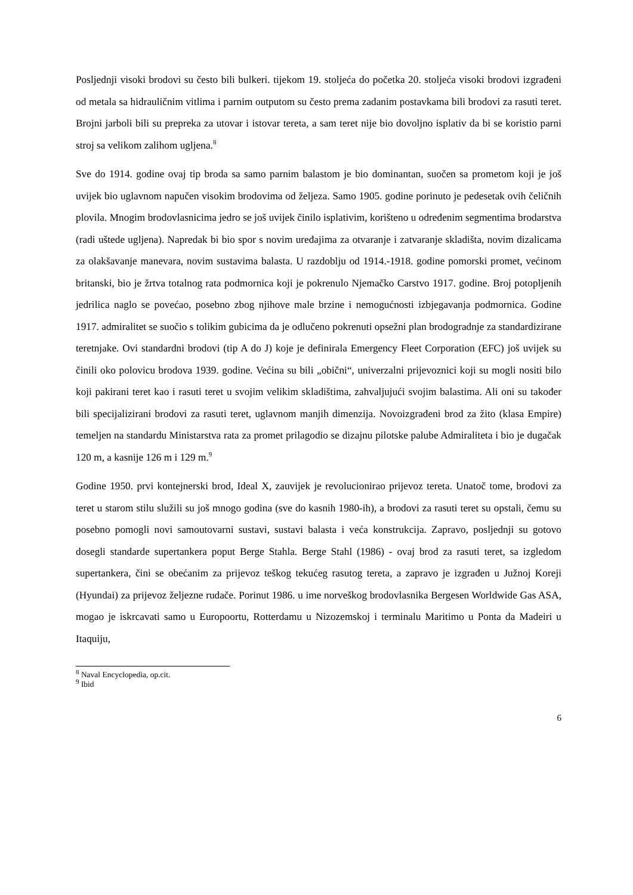Posljednji visoki brodovi su često bili bulkeri. tijekom 19. stoljeća do početka 20. stoljeća visoki brodovi izgrađeni od metala sa hidrauličnim vitlima i parnim outputom su često prema zadanim postavkama bili brodovi za rasuti teret. Brojni jarboli bili su prepreka za utovar i istovar tereta, a sam teret nije bio dovoljno isplativ da bi se koristio parni stroj sa velikom zalihom ugljena.<sup>8</sup>
Sve do 1914. godine ovaj tip broda sa samo parnim balastom je bio dominantan, suočen sa prometom koji je još uvijek bio uglavnom napučen visokim brodovima od željeza. Samo 1905. godine porinuto je pedesetak ovih čeličnih plovila. Mnogim brodovlasnicima jedro se još uvijek činilo isplativim, korišteno u određenim segmentima brodarstva (radi uštede ugljena). Napredak bi bio spor s novim uređajima za otvaranje i zatvaranje skladišta, novim dizalicama za olakšavanje manevara, novim sustavima balasta. U razdoblju od 1914.-1918. godine pomorski promet, većinom britanski, bio je žrtva totalnog rata podmornica koji je pokrenulo Njemačko Carstvo 1917. godine. Broj potopljenih jedrilica naglo se povećao, posebno zbog njihove male brzine i nemogućnosti izbjegavanja podmornica. Godine 1917. admiralitet se suočio s tolikim gubicima da je odlučeno pokrenuti opsežni plan brodogradnje za standardizirane teretnjake. Ovi standardni brodovi (tip A do J) koje je definirala Emergency Fleet Corporation (EFC) još uvijek su činili oko polovicu brodova 1939. godine. Većina su bili „obični“, univerzalni prijevoznici koji su mogli nositi bilo koji pakirani teret kao i rasuti teret u svojim velikim skladištima, zahvaljujući svojim balastima. Ali oni su također bili specijalizirani brodovi za rasuti teret, uglavnom manjih dimenzija. Novoizgrađeni brod za žito (klasa Empire) temeljen na standardu Ministarstva rata za promet prilagodio se dizajnu pilotske palube Admiraliteta i bio je dugačak 120 m, a kasnije 126 m i 129 m.<sup>9</sup>
Godine 1950. prvi kontejnerski brod, Ideal X, zauvijek je revolucionirao prijevoz tereta. Unatoč tome, brodovi za teret u starom stilu služili su još mnogo godina (sve do kasnih 1980-ih), a brodovi za rasuti teret su opstali, čemu su posebno pomogli novi samoutovarni sustavi, sustavi balasta i veća konstrukcija. Zapravo, posljednji su gotovo dosegli standarde supertankera poput Berge Stahla. Berge Stahl (1986) - ovaj brod za rasuti teret, sa izgledom supertankera, čini se obećanim za prijevoz teškog tekućeg rasutog tereta, a zapravo je izgrađen u Južnoj Koreji (Hyundai) za prijevoz željezne rudače. Porinut 1986. u ime norveškog brodovlasnika Bergesen Worldwide Gas ASA, mogao je iskrcavati samo u Europoortu, Rotterdamu u Nizozemskoj i terminalu Maritimo u Ponta da Madeiri u Itaquiju,
<sup>8</sup> Naval Encyclopedia, op.cit.
<sup>9</sup> Ibid
6